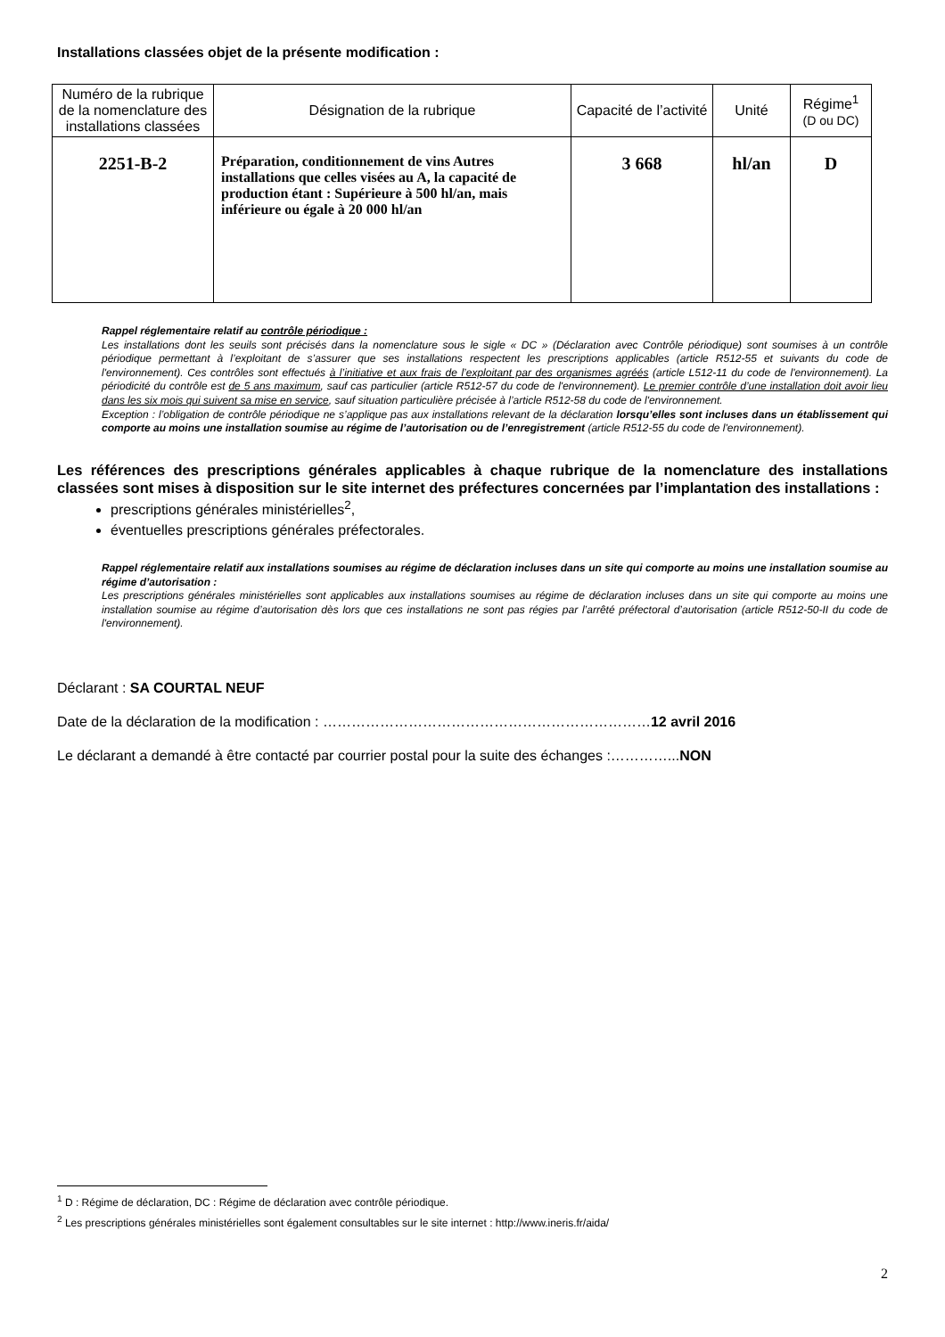Installations classées objet de la présente modification :
| Numéro de la rubrique de la nomenclature des installations classées | Désignation de la rubrique | Capacité de l’activité | Unité | Régime<sup>1</sup> (D ou DC) |
| --- | --- | --- | --- | --- |
| 2251-B-2 | Préparation, conditionnement de vins Autres installations que celles visées au A, la capacité de production étant : Supérieure à 500 hl/an, mais inférieure ou égale à 20 000 hl/an | 3 668 | hl/an | D |
Rappel réglementaire relatif au contrôle périodique :
Les installations dont les seuils sont précisés dans la nomenclature sous le sigle « DC » (Déclaration avec Contrôle périodique) sont soumises à un contrôle périodique permettant à l’exploitant de s’assurer que ses installations respectent les prescriptions applicables (article R512-55 et suivants du code de l'environnement). Ces contrôles sont effectués à l’initiative et aux frais de l’exploitant par des organismes agréés (article L512-11 du code de l'environnement). La périodicité du contrôle est de 5 ans maximum, sauf cas particulier (article R512-57 du code de l'environnement). Le premier contrôle d’une installation doit avoir lieu dans les six mois qui suivent sa mise en service, sauf situation particulière précisée à l’article R512-58 du code de l'environnement.
Exception : l’obligation de contrôle périodique ne s’applique pas aux installations relevant de la déclaration lorsqu’elles sont incluses dans un établissement qui comporte au moins une installation soumise au régime de l’autorisation ou de l’enregistrement (article R512-55 du code de l'environnement).
Les références des prescriptions générales applicables à chaque rubrique de la nomenclature des installations classées sont mises à disposition sur le site internet des préfectures concernées par l’implantation des installations :
prescriptions générales ministérielles<sup>2</sup>,
éventuelles prescriptions générales préfectorales.
Rappel réglementaire relatif aux installations soumises au régime de déclaration incluses dans un site qui comporte au moins une installation soumise au régime d’autorisation :
Les prescriptions générales ministérielles sont applicables aux installations soumises au régime de déclaration incluses dans un site qui comporte au moins une installation soumise au régime d’autorisation dès lors que ces installations ne sont pas régies par l’arrêté préfectoral d’autorisation (article R512-50-II du code de l'environnement).
Déclarant : SA COURTAL NEUF
Date de la déclaration de la modification : ……………………………………………………………12 avril 2016
Le déclarant a demandé à être contacté par courrier postal pour la suite des échanges :…………...NON
<sup>1</sup> D : Régime de déclaration, DC : Régime de déclaration avec contrôle périodique.
<sup>2</sup> Les prescriptions générales ministérielles sont également consultables sur le site internet : http://www.ineris.fr/aida/
2